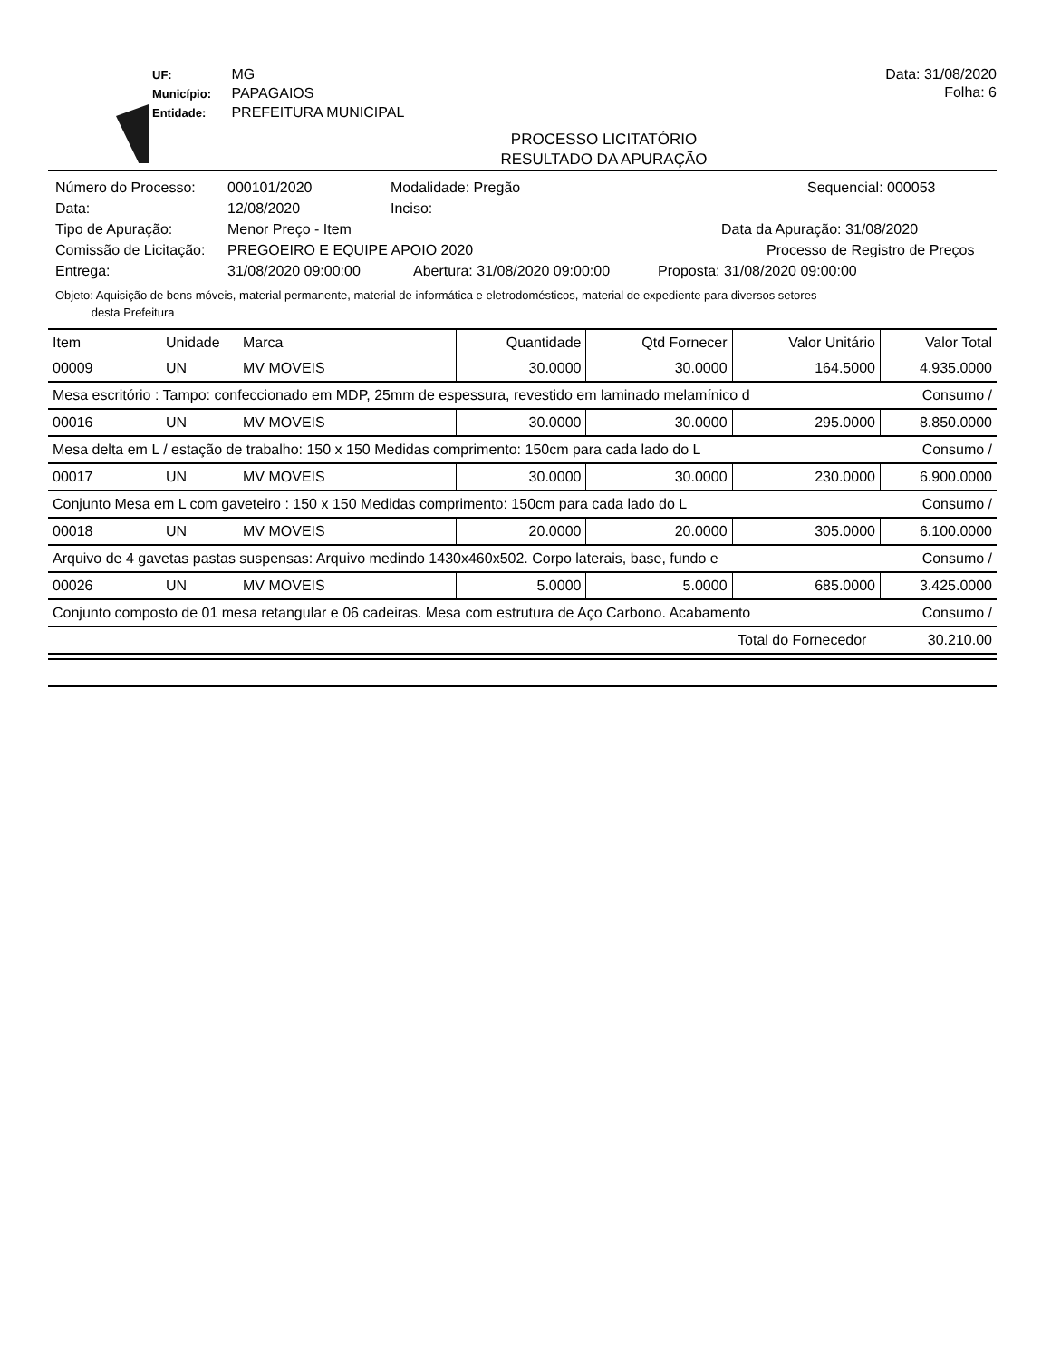UF: MG
Município: PAPAGAIOS
Entidade: PREFEITURA MUNICIPAL
Data: 31/08/2020
Folha: 6
PROCESSO LICITATÓRIO
RESULTADO DA APURAÇÃO
Número do Processo: 000101/2020 Modalidade: Pregão Sequencial: 000053
Data: 12/08/2020 Inciso:
Tipo de Apuração: Menor Preço - Item Data da Apuração: 31/08/2020
Comissão de Licitação: PREGOEIRO E EQUIPE APOIO 2020 Processo de Registro de Preços
Entrega: 31/08/2020 09:00:00 Abertura: 31/08/2020 09:00:00 Proposta: 31/08/2020 09:00:00
Objeto: Aquisição de bens móveis, material permanente, material de informática e eletrodomésticos, material de expediente para diversos setores
desta Prefeitura
| Item | Unidade | Marca | Quantidade | Qtd Fornecer | Valor Unitário | Valor Total |
| --- | --- | --- | --- | --- | --- | --- |
| 00009 | UN | MV MOVEIS | 30.0000 | 30.0000 | 164.5000 | 4.935.0000 |
| Mesa escritório : Tampo: confeccionado em MDP, 25mm de espessura, revestido em laminado melamínico d | | | | | | Consumo / |
| 00016 | UN | MV MOVEIS | 30.0000 | 30.0000 | 295.0000 | 8.850.0000 |
| Mesa delta em L / estação de trabalho: 150 x 150 Medidas comprimento: 150cm para cada lado do L | | | | | | Consumo / |
| 00017 | UN | MV MOVEIS | 30.0000 | 30.0000 | 230.0000 | 6.900.0000 |
| Conjunto Mesa em L com gaveteiro : 150 x 150 Medidas comprimento: 150cm para cada lado do L | | | | | | Consumo / |
| 00018 | UN | MV MOVEIS | 20.0000 | 20.0000 | 305.0000 | 6.100.0000 |
| Arquivo de 4 gavetas pastas suspensas: Arquivo medindo 1430x460x502. Corpo laterais, base, fundo e | | | | | | Consumo / |
| 00026 | UN | MV MOVEIS | 5.0000 | 5.0000 | 685.0000 | 3.425.0000 |
| Conjunto composto de 01 mesa retangular e 06 cadeiras. Mesa com estrutura de Aço Carbono. Acabamento | | | | | | Consumo / |
| Total do Fornecedor | | | | | | 30.210.00 |